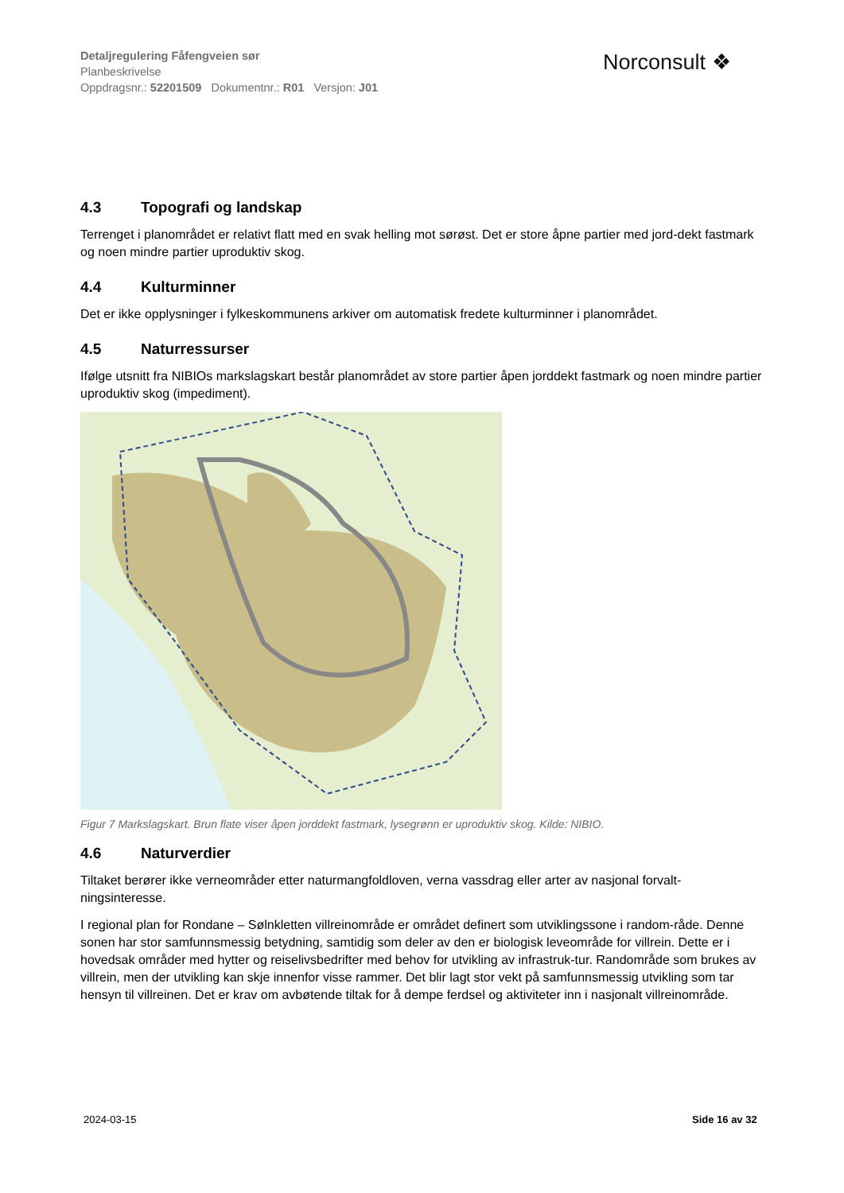Detaljregulering Fåfengveien sør
Planbeskrivelse
Oppdragsnr.: 52201509 Dokumentnr.: R01 Versjon: J01
Norconsult ❖
4.3 Topografi og landskap
Terrenget i planområdet er relativt flatt med en svak helling mot sørøst. Det er store åpne partier med jord-dekt fastmark og noen mindre partier uproduktiv skog.
4.4 Kulturminner
Det er ikke opplysninger i fylkeskommunens arkiver om automatisk fredete kulturminner i planområdet.
4.5 Naturressurser
Ifølge utsnitt fra NIBIOs markslagskart består planområdet av store partier åpen jorddekt fastmark og noen mindre partier uproduktiv skog (impediment).
Figur 7 Markslagskart. Brun flate viser åpen jorddekt fastmark, lysegrønn er uproduktiv skog. Kilde: NIBIO.
4.6 Naturverdier
Tiltaket berører ikke verneområder etter naturmangfoldloven, verna vassdrag eller arter av nasjonal forvalt-ningsinteresse.
I regional plan for Rondane – Sølnkletten villreinområde er området definert som utviklingssone i random-råde. Denne sonen har stor samfunnsmessig betydning, samtidig som deler av den er biologisk leveområde for villrein. Dette er i hovedsak områder med hytter og reiselivsbedrifter med behov for utvikling av infrastruk-tur. Randområde som brukes av villrein, men der utvikling kan skje innenfor visse rammer. Det blir lagt stor vekt på samfunnsmessig utvikling som tar hensyn til villreinen. Det er krav om avbøtende tiltak for å dempe ferdsel og aktiviteter inn i nasjonalt villreinområde.
2024-03-15 Side 16 av 32